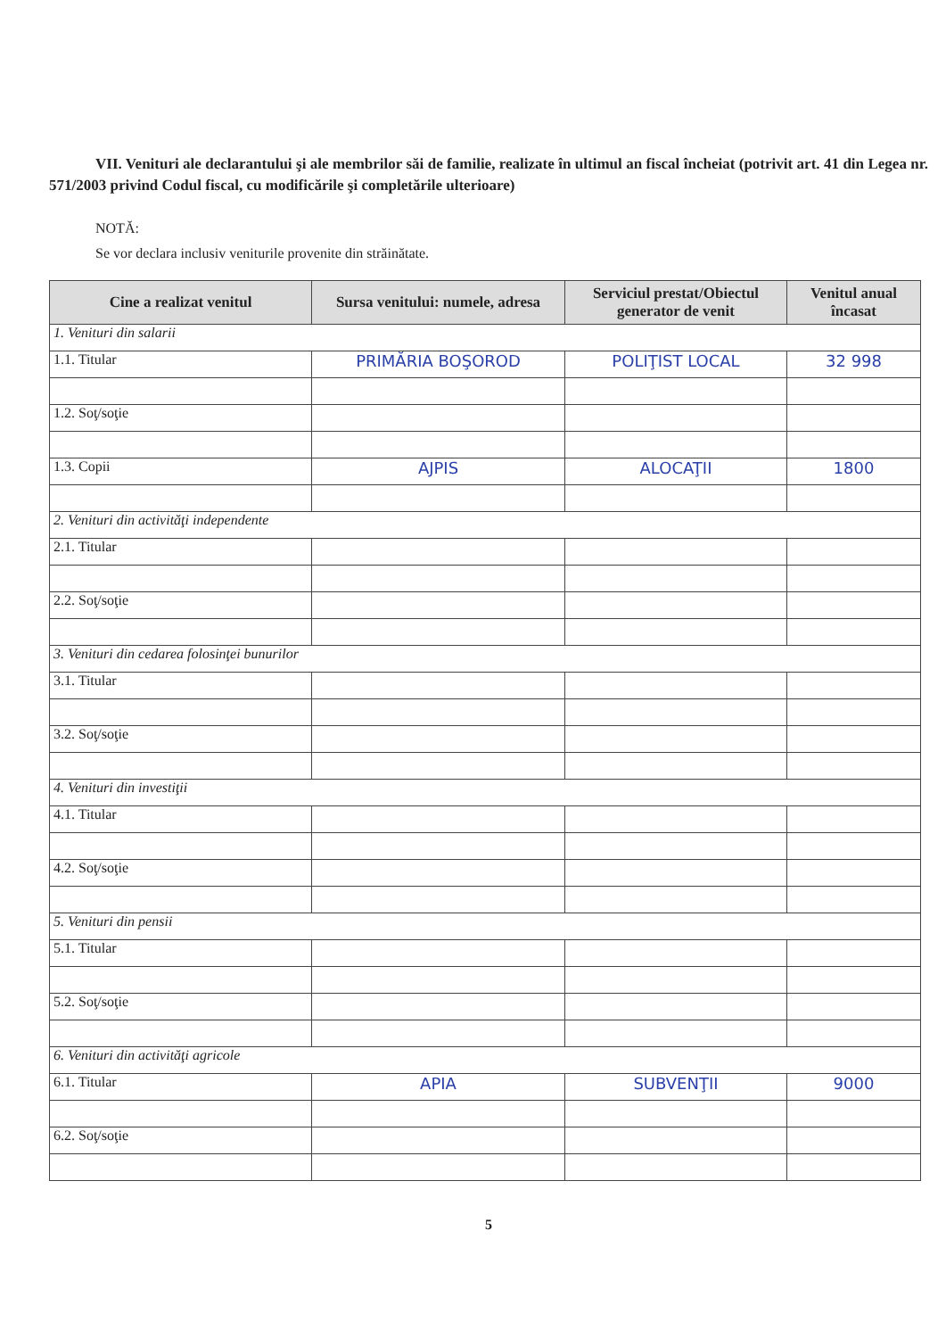VII. Venituri ale declarantului şi ale membrilor săi de familie, realizate în ultimul an fiscal încheiat (potrivit art. 41 din Legea nr. 571/2003 privind Codul fiscal, cu modificările şi completările ulterioare)
NOTĂ:
Se vor declara inclusiv veniturile provenite din străinătate.
| Cine a realizat venitul | Sursa venitului: numele, adresa | Serviciul prestat/Obiectul generator de venit | Venitul anual încasat |
| --- | --- | --- | --- |
| 1. Venituri din salarii | | | |
| 1.1. Titular | PRIMĂRIA BOŞOROD | POLIŢIST LOCAL | 32 998 |
| 1.2. Soţ/soţie | | | |
| 1.3. Copii | AJPIS | ALOCAŢII | 1800 |
| 2. Venituri din activităţi independente | | | |
| 2.1. Titular | | | |
| 2.2. Soţ/soţie | | | |
| 3. Venituri din cedarea folosinţei bunurilor | | | |
| 3.1. Titular | | | |
| 3.2. Soţ/soţie | | | |
| 4. Venituri din investiţii | | | |
| 4.1. Titular | | | |
| 4.2. Soţ/soţie | | | |
| 5. Venituri din pensii | | | |
| 5.1. Titular | | | |
| 5.2. Soţ/soţie | | | |
| 6. Venituri din activităţi agricole | | | |
| 6.1. Titular | APIA | SUBVENŢII | 9000 |
| 6.2. Soţ/soţie | | | |
5